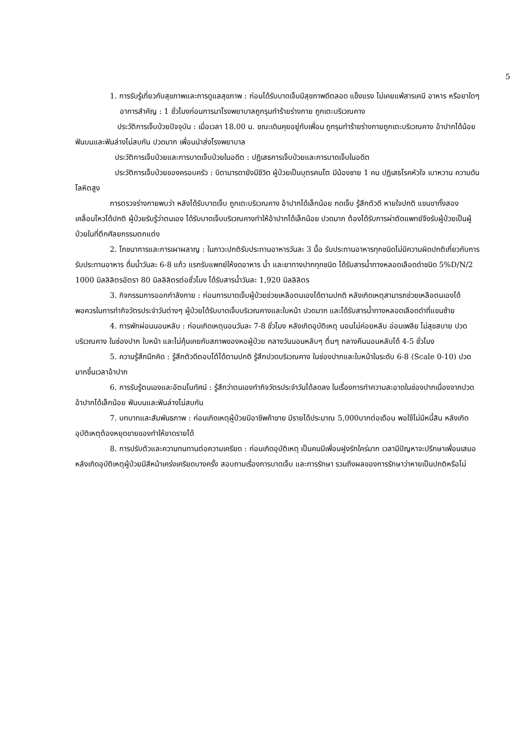5
1. การรับรู้เกี่ยวกับสุขภาพและการดูแลสุขภาพ : ก่อนได้รับบาดเจ็บมีสุขภาพดีตลอด แข็งแรง ไม่เคยแพ้สารเคมี อาหาร หรือยาใดๆ
อาการสำคัญ : 1 ชั่วโมงก่อนการมาโรงพยาบาลถูกรุมทำร้ายร่างกาย ถูกเตะบริเวณคาง
ประวัติการเจ็บป่วยปัจจุบัน : เมื่อเวลา 18.00 น. ขณะเดินคุยอยู่กับเพื่อน ถูกรุมทำร้ายร่างกายถูกเตะบริเวณคาง อ้าปากได้น้อย ฟันบนและฟันล่างไม่สบกัน ปวดมาก เพื่อนนำส่งโรงพยาบาล
ประวัติการเจ็บป่วยและการบาดเจ็บป่วยในอดีต : ปฏิเสธการเจ็บป่วยและการบาดเจ็บในอดีต
ประวัติการเจ็บป่วยของครอบครัว : บิดามารดายังมีชีวิต ผู้ป่วยเป็นบุตรคนโต มีน้องชาย 1 คน ปฏิเสธโรคหัวใจ เบาหวาน ความดันโลหิตสูง
การตรวจร่างกายพบว่า หลังได้รับบาดเจ็บ ถูกเตะบริเวณคาง อ้าปากได้เล็กน้อย กดเจ็บ รู้สึกตัวดี หายใจปกติ แขนขาทั้งสองเคลื่อนไหวได้ปกติ ผู้ป่วยรับรู้ว่าตนเอง ได้รับบาดเจ็บบริเวณคางทำให้อ้าปากได้เล็กน้อย ปวดมาก ต้องได้รับการผ่าตัดแพทย์จึงรับผู้ป่วยเป็นผู้ป่วยในที่ตึกศัลยกรรมตกแต่ง
2. โภชนาการและการเผาผลาญ : ในภาวะปกติรับประทานอาหารวันละ 3 มื้อ รับประทานอาหารทุกชนิดไม่มีความผิดปกติเกี่ยวกับการรับประทานอาหาร ดื่มน้ำวันละ 6-8 แก้ว แรกรับแพทย์ให้งดอาหาร น้ำ และยาทางปากทุกชนิด ได้รับสารน้ำทางหลอดเลือดดำชนิด 5%D/N/2 1000 มิลลิลิตรอัตรา 80 มิลลิลิตรต่อชั่วโมง ได้รับสารน้ำวันละ 1,920 มิลลิลิตร
3. กิจกรรมการออกกำลังกาย : ก่อนการบาดเจ็บผู้ป่วยช่วยเหลือตนเองได้ตามปกติ หลังเกิดเหตุสามารถช่วยเหลือตนเองได้พอควรในการทำกิจวัตรประจำวันต่างๆ ผู้ป่วยได้รับบาดเจ็บบริเวณคางและใบหน้า ปวดมาก และได้รับสารน้ำทางหลอดเลือดดำที่แขนซ้าย
4. การพักผ่อนนอนหลับ : ก่อนเกิดเหตุนอนวันละ 7-8 ชั่วโมง หลังเกิดอุบัติเหตุ นอนไม่ค่อยหลับ อ่อนเพลีย ไม่สุขสบาย ปวดบริเวณคาง ในช่องปาก ใบหน้า และไม่คุ้นเคยกับสภาพของหอผู้ป่วย กลางวันนอนหลับๆ ตื่นๆ กลางคืนนอนหลับได้ 4-5 ชั่วโมง
5. ความรู้สึกนึกคิด : รู้สึกตัวดีตอบโต้ได้ตามปกติ รู้สึกปวดบริเวณคาง ในช่องปากและใบหน้าในระดับ 6-8 (Scale 0-10) ปวดมากขึ้นเวลาอ้าปาก
6. การรับรู้ตนเองและอัตมโนทัศน์ : รู้สึกว่าตนเองทำกิจวัตรประจำวันได้ลดลง ในเรื่องการทำความสะอาดในช่องปากเนื่องจากปวด อ้าปากได้เล็กน้อย ฟันบนและฟันล่างไม่สบกัน
7. บทบาทและสัมพันธภาพ : ก่อนเกิดเหตุผู้ป่วยมีอาชีพค้าขาย มีรายได้ประมาณ 5,000บาทต่อเดือน พอใช้ไม่มีหนี้สิน หลังเกิดอุบัติเหตุต้องหยุดขายของทำให้ขาดรายได้
8. การปรับตัวและความทนทานต่อความเครียด : ก่อนเกิดอุบัติเหตุ เป็นคนมีเพื่อนฝูงรักใคร่มาก เวลามีปัญหาจะปรึกษาเพื่อนเสมอ หลังเกิดอุบัติเหตุผู้ป่วยมีสีหน้าเคร่งเครียดบางครั้ง สอบถามเรื่องการบาดเจ็บ และการรักษา รวมถึงผลของการรักษาว่าหายเป็นปกติหรือไม่